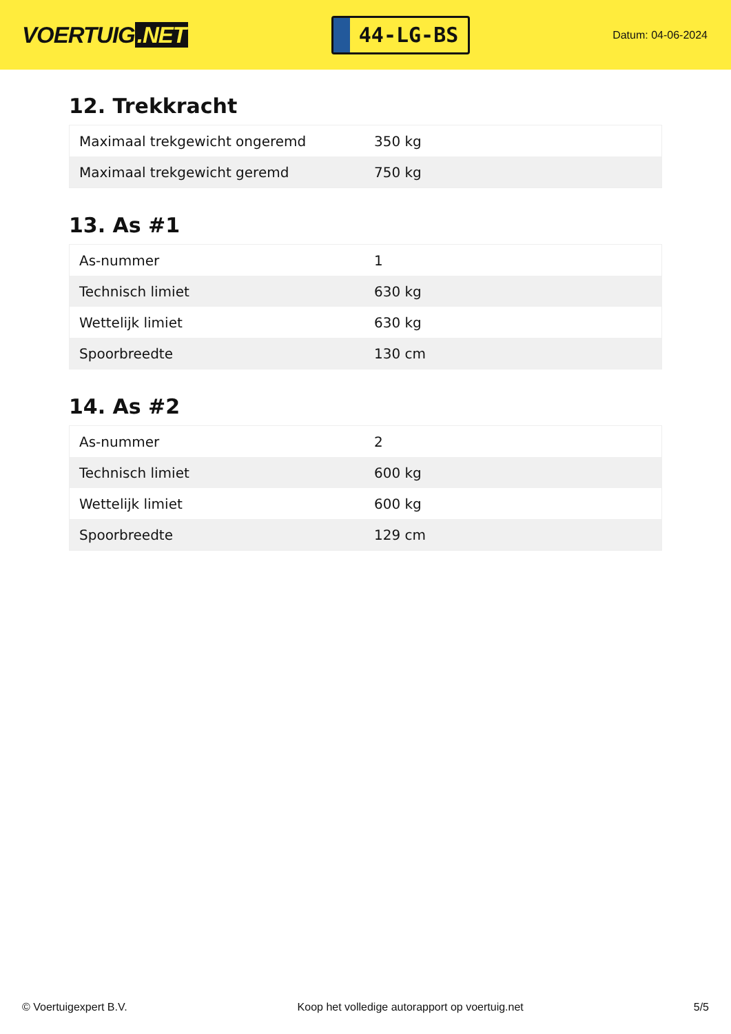VOERTUIG.NET
44-LG-BS
Datum: 04-06-2024
12. Trekkracht
| Maximaal trekgewicht ongeremd | 350 kg |
| Maximaal trekgewicht geremd | 750 kg |
13. As #1
| As-nummer | 1 |
| Technisch limiet | 630 kg |
| Wettelijk limiet | 630 kg |
| Spoorbreedte | 130 cm |
14. As #2
| As-nummer | 2 |
| Technisch limiet | 600 kg |
| Wettelijk limiet | 600 kg |
| Spoorbreedte | 129 cm |
© Voertuigexpert B.V. Koop het volledige autorapport op voertuig.net 5/5